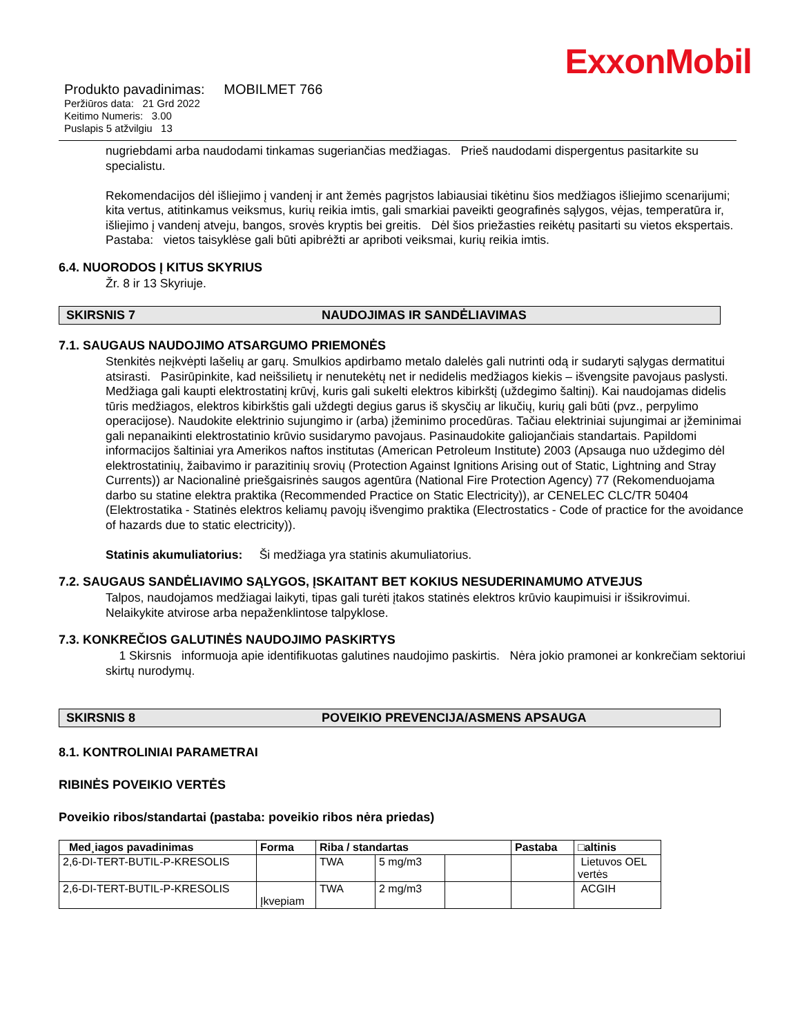ExxonMobil
Produkto pavadinimas: MOBILMET 766
Peržiūros data: 21 Grd 2022
Keitimo Numeris: 3.00
Puslapis 5 atžvilgiu 13
nugriebdami arba naudodami tinkamas sugeriančias medžiagas. Prieš naudodami dispergentus pasitarkite su specialistu.
Rekomendacijos dėl išliejimo į vandenį ir ant žemės pagrįstos labiausiai tikėtinu šios medžiagos išliejimo scenarijumi; kita vertus, atitinkamus veiksmus, kurių reikia imtis, gali smarkiai paveikti geografinės sąlygos, vėjas, temperatūra ir, išliejimo į vandenį atveju, bangos, srovės kryptis bei greitis. Dėl šios priežasties reikėtų pasitarti su vietos ekspertais. Pastaba: vietos taisyklėse gali būti apibrėžti ar apriboti veiksmai, kurių reikia imtis.
6.4. NUORODOS Į KITUS SKYRIUS
Žr. 8 ir 13 Skyriuje.
SKIRSNIS 7 NAUDOJIMAS IR SANDĖLIAVIMAS
7.1. SAUGAUS NAUDOJIMO ATSARGUMO PRIEMONĖS
Stenkitės neįkvėpti lašelių ar garų. Smulkios apdirbamo metalo dalelės gali nutrinti odą ir sudaryti sąlygas dermatitui atsirasti. Pasirūpinkite, kad neišsilietų ir nenutekėtų net ir nedidelis medžiagos kiekis – išvengsite pavojaus paslysti. Medžiaga gali kaupti elektrostatinį krūvį, kuris gali sukelti elektros kibirkštį (uždegimo šaltinį). Kai naudojamas didelis tūris medžiagos, elektros kibirkštis gali uždegti degius garus iš skysčių ar likučių, kurių gali būti (pvz., perpylimo operacijose). Naudokite elektrinio sujungimo ir (arba) įžeminimo procedūras. Tačiau elektriniai sujungimai ar įžeminimai gali nepanaikinti elektrostatinio krūvio susidarymo pavojaus. Pasinaudokite galiojančiais standartais. Papildomi informacijos šaltiniai yra Amerikos naftos institutas (American Petroleum Institute) 2003 (Apsauga nuo uždegimo dėl elektrostatinių, žaibavimo ir parazitinių srovių (Protection Against Ignitions Arising out of Static, Lightning and Stray Currents)) ar Nacionalinė priešgaisrinės saugos agentūra (National Fire Protection Agency) 77 (Rekomenduojama darbo su statine elektra praktika (Recommended Practice on Static Electricity)), ar CENELEC CLC/TR 50404 (Elektrostatika - Statinės elektros keliamų pavojų išvengimo praktika (Electrostatics - Code of practice for the avoidance of hazards due to static electricity)).
Statinis akumuliatorius: Ši medžiaga yra statinis akumuliatorius.
7.2. SAUGAUS SANDĖLIAVIMO SĄLYGOS, ĮSKAITANT BET KOKIUS NESUDERINAMUMO ATVEJUS
Talpos, naudojamos medžiagai laikyti, tipas gali turėti įtakos statinės elektros krūvio kaupimuisi ir išsikrovimui. Nelaikykite atvirose arba nepaženklintose talpyklose.
7.3. KONKREČIOS GALUTINĖS NAUDOJIMO PASKIRTYS
1 Skirsnis informuoja apie identifikuotas galutines naudojimo paskirtis. Nėra jokio pramonei ar konkrečiam sektoriui skirtų nurodymų.
SKIRSNIS 8 POVEIKIO PREVENCIJA/ASMENS APSAUGA
8.1. KONTROLINIAI PARAMETRAI
RIBINĖS POVEIKIO VERTĖS
Poveikio ribos/standartai (pastaba: poveikio ribos nėra priedas)
| Med¸iagos pavadinimas | Forma | Riba / standartas | | | Pastaba | □altinis |
| --- | --- | --- | --- | --- | --- | --- |
| 2,6-DI-TERT-BUTIL-P-KRESOLIS | | TWA | 5 mg/m3 | | | Lietuvos OEL vertės |
| 2,6-DI-TERT-BUTIL-P-KRESOLIS | Įkvepiam | TWA | 2 mg/m3 | | | ACGIH |